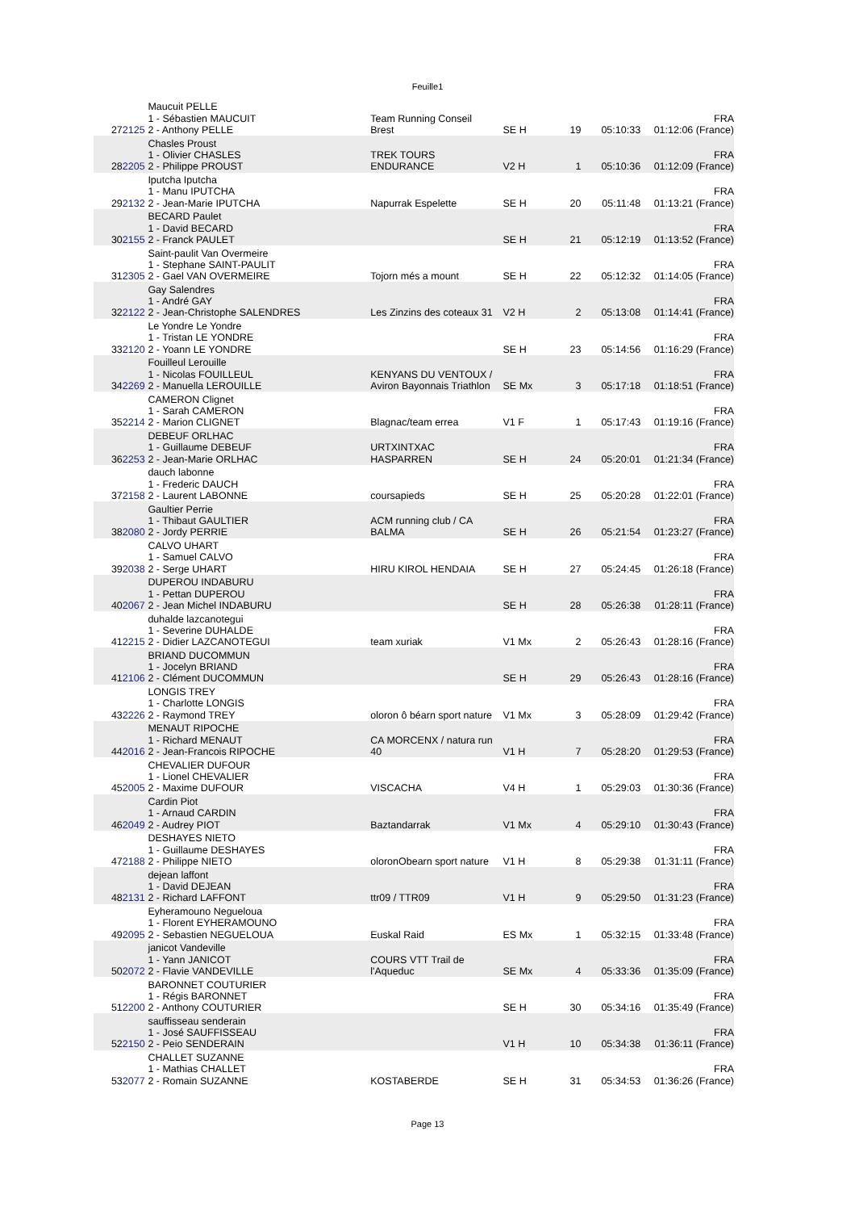Feuille1
| 27 | 2125 | Maucuit PELLE 1 - Sébastien MAUCUIT 2 - Anthony PELLE | Team Running Conseil Brest | SE H | 19 | 05:10:33 | FRA 01:12:06 (France) |
| 28 | 2205 | Chasles Proust 1 - Olivier CHASLES 2 - Philippe PROUST | TREK TOURS ENDURANCE | V2 H | 1 | 05:10:36 | FRA 01:12:09 (France) |
| 29 | 2132 | Iputcha Iputcha 1 - Manu IPUTCHA 2 - Jean-Marie IPUTCHA | Napurrak Espelette | SE H | 20 | 05:11:48 | FRA 01:13:21 (France) |
| 30 | 2155 | BECARD Paulet 1 - David BECARD 2 - Franck PAULET | | SE H | 21 | 05:12:19 | FRA 01:13:52 (France) |
| 31 | 2305 | Saint-paulit Van Overmeire 1 - Stephane SAINT-PAULIT 2 - Gael VAN OVERMEIRE | Tojorn més a mount | SE H | 22 | 05:12:32 | FRA 01:14:05 (France) |
| 32 | 2122 | Gay Salendres 1 - André GAY 2 - Jean-Christophe SALENDRES | Les Zinzins des coteaux 31 | V2 H | 2 | 05:13:08 | FRA 01:14:41 (France) |
| 33 | 2120 | Le Yondre Le Yondre 1 - Tristan LE YONDRE 2 - Yoann LE YONDRE | | SE H | 23 | 05:14:56 | FRA 01:16:29 (France) |
| 34 | 2269 | Fouilleul Lerouille 1 - Nicolas FOUILLEUL 2 - Manuella LEROUILLE | KENYANS DU VENTOUX / Aviron Bayonnais Triathlon | SE Mx | 3 | 05:17:18 | FRA 01:18:51 (France) |
| 35 | 2214 | CAMERON Clignet 1 - Sarah CAMERON 2 - Marion CLIGNET | Blagnac/team errea | V1 F | 1 | 05:17:43 | FRA 01:19:16 (France) |
| 36 | 2253 | DEBEUF ORLHAC 1 - Guillaume DEBEUF 2 - Jean-Marie ORLHAC | URTXINTXAC HASPARREN | SE H | 24 | 05:20:01 | FRA 01:21:34 (France) |
| 37 | 2158 | dauch labonne 1 - Frederic DAUCH 2 - Laurent LABONNE | coursapieds | SE H | 25 | 05:20:28 | FRA 01:22:01 (France) |
| 38 | 2080 | Gaultier Perrie 1 - Thibaut GAULTIER 2 - Jordy PERRIE | ACM running club / CA BALMA | SE H | 26 | 05:21:54 | FRA 01:23:27 (France) |
| 39 | 2038 | CALVO UHART 1 - Samuel CALVO 2 - Serge UHART | HIRU KIROL HENDAIA | SE H | 27 | 05:24:45 | FRA 01:26:18 (France) |
| 40 | 2067 | DUPEROU INDABURU 1 - Pettan DUPEROU 2 - Jean Michel INDABURU | | SE H | 28 | 05:26:38 | FRA 01:28:11 (France) |
| 41 | 2215 | duhalde lazcanotegui 1 - Severine DUHALDE 2 - Didier LAZCANOTEGUI | team xuriak | V1 Mx | 2 | 05:26:43 | FRA 01:28:16 (France) |
| 41 | 2106 | BRIAND DUCOMMUN 1 - Jocelyn BRIAND 2 - Clément DUCOMMUN | | SE H | 29 | 05:26:43 | FRA 01:28:16 (France) |
| 43 | 2226 | LONGIS TREY 1 - Charlotte LONGIS 2 - Raymond TREY | oloron ô béarn sport nature | V1 Mx | 3 | 05:28:09 | FRA 01:29:42 (France) |
| 44 | 2016 | MENAUT RIPOCHE 1 - Richard MENAUT 2 - Jean-Francois RIPOCHE | CA MORCENX / natura run 40 | V1 H | 7 | 05:28:20 | FRA 01:29:53 (France) |
| 45 | 2005 | CHEVALIER DUFOUR 1 - Lionel CHEVALIER 2 - Maxime DUFOUR | VISCACHA | V4 H | 1 | 05:29:03 | FRA 01:30:36 (France) |
| 46 | 2049 | Cardin Piot 1 - Arnaud CARDIN 2 - Audrey PIOT | Baztandarrak | V1 Mx | 4 | 05:29:10 | FRA 01:30:43 (France) |
| 47 | 2188 | DESHAYES NIETO 1 - Guillaume DESHAYES 2 - Philippe NIETO | oloronObearn sport nature | V1 H | 8 | 05:29:38 | FRA 01:31:11 (France) |
| 48 | 2131 | dejean laffont 1 - David DEJEAN 2 - Richard LAFFONT | ttr09 / TTR09 | V1 H | 9 | 05:29:50 | FRA 01:31:23 (France) |
| 49 | 2095 | Eyheramouno Negueloua 1 - Florent EYHERAMOUNO 2 - Sebastien NEGUELOUA | Euskal Raid | ES Mx | 1 | 05:32:15 | FRA 01:33:48 (France) |
| 50 | 2072 | janicot Vandeville 1 - Yann JANICOT 2 - Flavie VANDEVILLE | COURS VTT Trail de l'Aqueduc | SE Mx | 4 | 05:33:36 | FRA 01:35:09 (France) |
| 51 | 2200 | BARONNET COUTURIER 1 - Régis BARONNET 2 - Anthony COUTURIER | | SE H | 30 | 05:34:16 | FRA 01:35:49 (France) |
| 52 | 2150 | sauffisseau senderain 1 - José SAUFFISSEAU 2 - Peio SENDERAIN | | V1 H | 10 | 05:34:38 | FRA 01:36:11 (France) |
| 53 | 2077 | CHALLET SUZANNE 1 - Mathias CHALLET 2 - Romain SUZANNE | KOSTABERDE | SE H | 31 | 05:34:53 | FRA 01:36:26 (France) |
Page 13